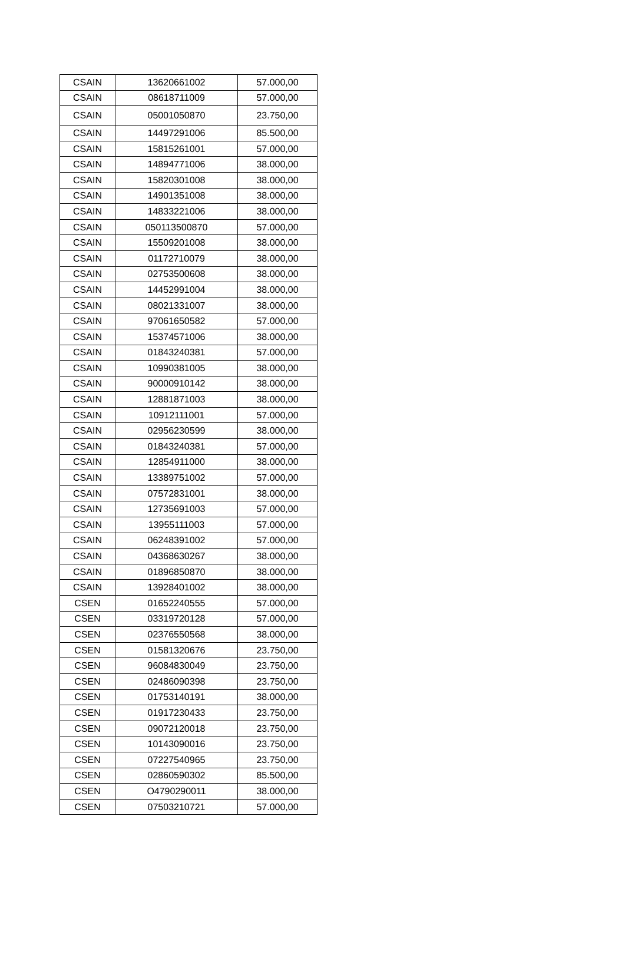| CSAIN | 13620661002 | 57.000,00 |
| CSAIN | 08618711009 | 57.000,00 |
| CSAIN | 05001050870 | 23.750,00 |
| CSAIN | 14497291006 | 85.500,00 |
| CSAIN | 15815261001 | 57.000,00 |
| CSAIN | 14894771006 | 38.000,00 |
| CSAIN | 15820301008 | 38.000,00 |
| CSAIN | 14901351008 | 38.000,00 |
| CSAIN | 14833221006 | 38.000,00 |
| CSAIN | 050113500870 | 57.000,00 |
| CSAIN | 15509201008 | 38.000,00 |
| CSAIN | 01172710079 | 38.000,00 |
| CSAIN | 02753500608 | 38.000,00 |
| CSAIN | 14452991004 | 38.000,00 |
| CSAIN | 08021331007 | 38.000,00 |
| CSAIN | 97061650582 | 57.000,00 |
| CSAIN | 15374571006 | 38.000,00 |
| CSAIN | 01843240381 | 57.000,00 |
| CSAIN | 10990381005 | 38.000,00 |
| CSAIN | 90000910142 | 38.000,00 |
| CSAIN | 12881871003 | 38.000,00 |
| CSAIN | 10912111001 | 57.000,00 |
| CSAIN | 02956230599 | 38.000,00 |
| CSAIN | 01843240381 | 57.000,00 |
| CSAIN | 12854911000 | 38.000,00 |
| CSAIN | 13389751002 | 57.000,00 |
| CSAIN | 07572831001 | 38.000,00 |
| CSAIN | 12735691003 | 57.000,00 |
| CSAIN | 13955111003 | 57.000,00 |
| CSAIN | 06248391002 | 57.000,00 |
| CSAIN | 04368630267 | 38.000,00 |
| CSAIN | 01896850870 | 38.000,00 |
| CSAIN | 13928401002 | 38.000,00 |
| CSEN | 01652240555 | 57.000,00 |
| CSEN | 03319720128 | 57.000,00 |
| CSEN | 02376550568 | 38.000,00 |
| CSEN | 01581320676 | 23.750,00 |
| CSEN | 96084830049 | 23.750,00 |
| CSEN | 02486090398 | 23.750,00 |
| CSEN | 01753140191 | 38.000,00 |
| CSEN | 01917230433 | 23.750,00 |
| CSEN | 09072120018 | 23.750,00 |
| CSEN | 10143090016 | 23.750,00 |
| CSEN | 07227540965 | 23.750,00 |
| CSEN | 02860590302 | 85.500,00 |
| CSEN | O4790290011 | 38.000,00 |
| CSEN | 07503210721 | 57.000,00 |